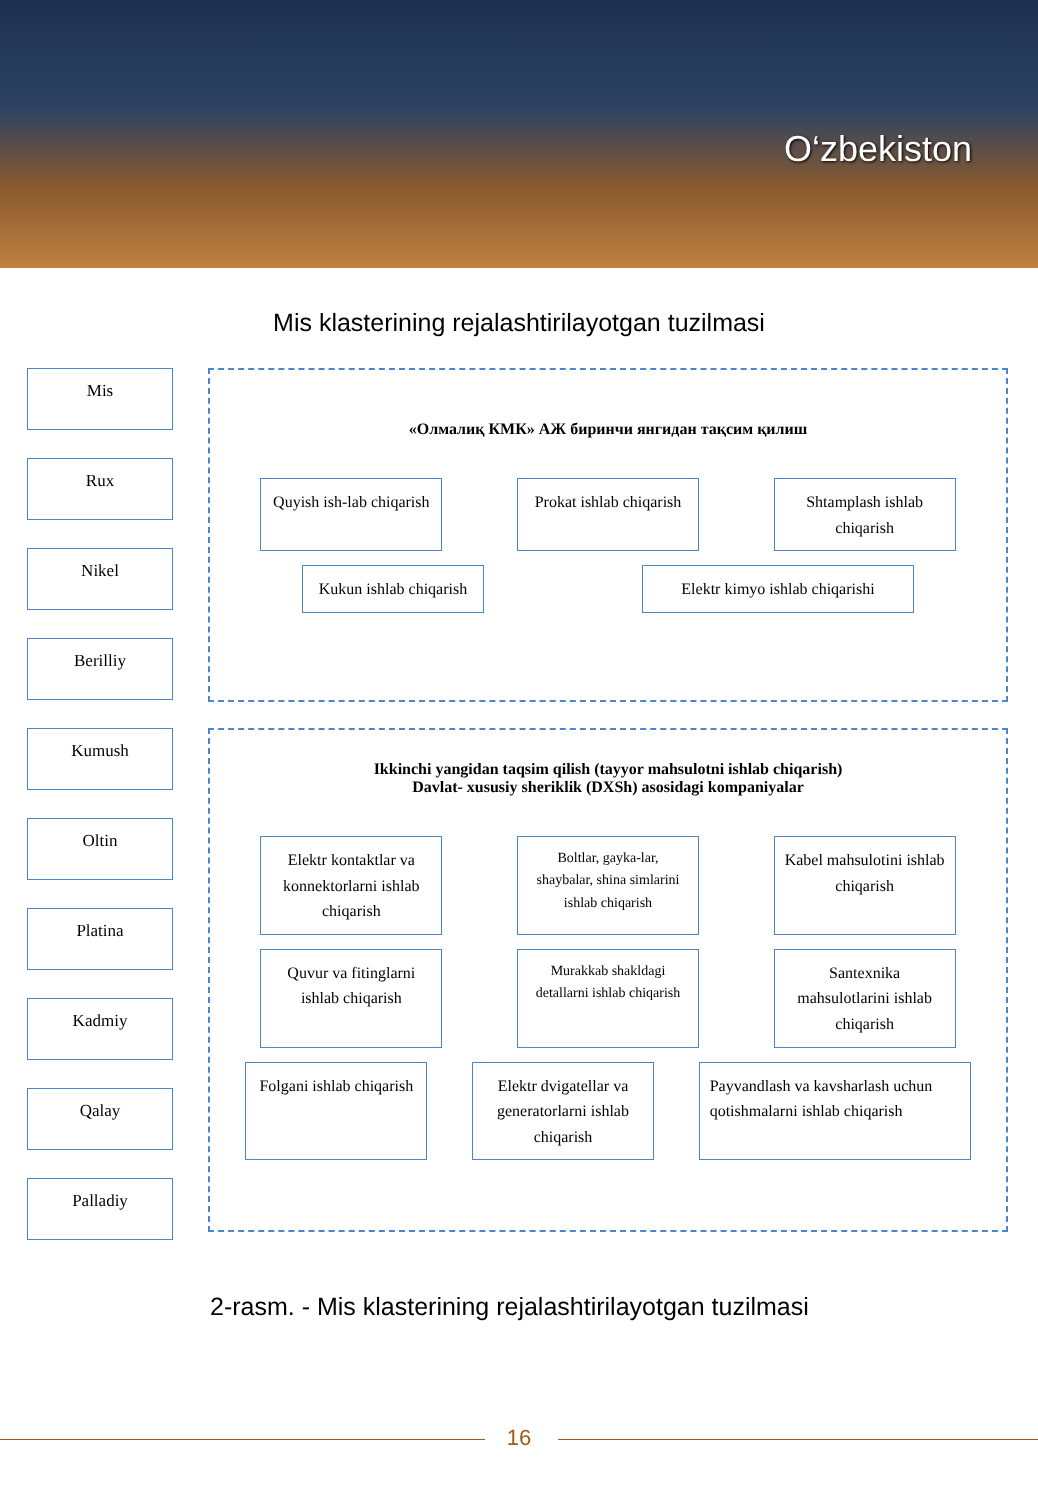O‘zbekiston
Mis klasterining rejalashtirilayotgan tuzilmasi
Mis
Rux
Nikel
Berilliy
Kumush
Oltin
Platina
Kadmiy
Qalay
Palladiy
«Олмалиқ КМК» АЖ биринчи янгидан тақсим қилиш
Quyish ish-lab chiqarish
Prokat ishlab chiqarish
Shtamplash ishlab chiqarish
Kukun ishlab chiqarish
Elektr kimyo ishlab chiqarishi
Ikkinchi yangidan taqsim qilish (tayyor mahsulotni ishlab chiqarish)
Davlat- xususiy sheriklik (DXSh) asosidagi kompaniyalar
Elektr kontaktlar va konnektorlarni ishlab chiqarish
Boltlar, gayka-lar, shaybalar, shina simlarini ishlab chiqarish
Kabel mahsulotini ishlab chiqarish
Quvur va fitinglarni ishlab chiqarish
Murakkab shakldagi detallarni ishlab chiqarish
Santexnika mahsulotlarini ishlab chiqarish
Folgani ishlab chiqarish
Elektr dvigatellar va generatorlarni ishlab chiqarish
Payvandlash va kavsharlash uchun qotishmalarni ishlab chiqarish
2-rasm. - Mis klasterining rejalashtirilayotgan tuzilmasi
16